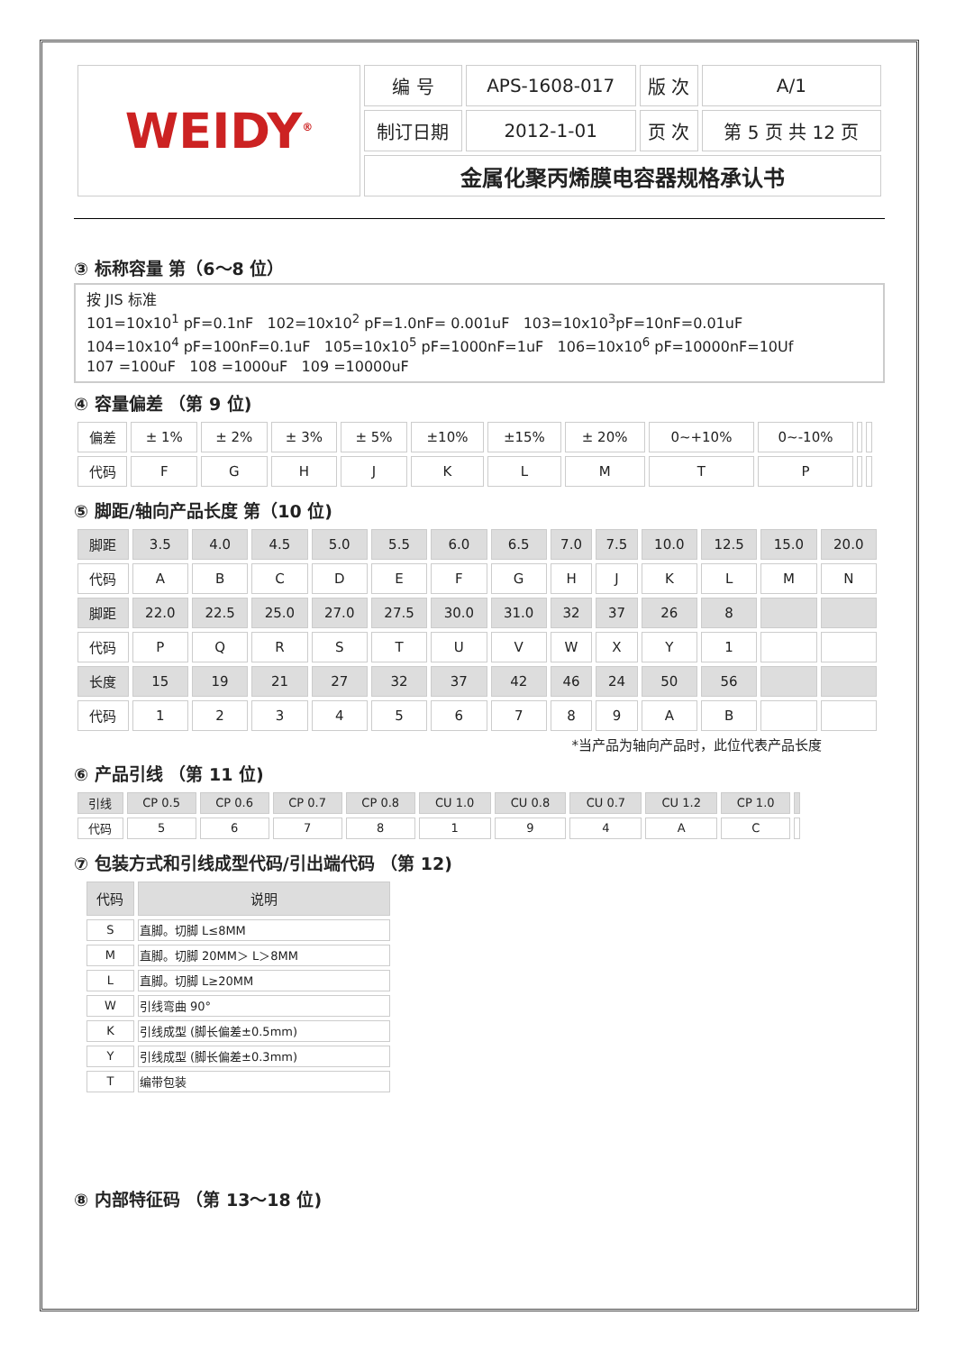| WEIDY<sup>®</sup> | 编 号 | APS-1608-017 | 版 次 | A/1 |
| | 制订日期 | 2012-1-01 | 页 次 | 第 5 页 共 12 页 |
| | 金属化聚丙烯膜电容器规格承认书 | | | |
③ 标称容量 第（6～8 位）
按 JIS 标准
101=10x10<sup>1</sup> pF=0.1nF 102=10x10<sup>2</sup> pF=1.0nF= 0.001uF 103=10x10<sup>3</sup>pF=10nF=0.01uF
104=10x10<sup>4</sup> pF=100nF=0.1uF 105=10x10<sup>5</sup> pF=1000nF=1uF 106=10x10<sup>6</sup> pF=10000nF=10Uf
107 =100uF 108 =1000uF 109 =10000uF
④ 容量偏差 （第 9 位)
| 偏差 | ± 1% | ± 2% | ± 3% | ± 5% | ±10% | ±15% | ± 20% | 0~+10% | 0~-10% | | |
| 代码 | F | G | H | J | K | L | M | T | P | | |
⑤ 脚距/轴向产品长度 第（10 位)
| 脚距 | 3.5 | 4.0 | 4.5 | 5.0 | 5.5 | 6.0 | 6.5 | 7.0 | 7.5 | 10.0 | 12.5 | 15.0 | 20.0 |
| 代码 | A | B | C | D | E | F | G | H | J | K | L | M | N |
| 脚距 | 22.0 | 22.5 | 25.0 | 27.0 | 27.5 | 30.0 | 31.0 | 32 | 37 | 26 | 8 | | |
| 代码 | P | Q | R | S | T | U | V | W | X | Y | 1 | | |
| 长度 | 15 | 19 | 21 | 27 | 32 | 37 | 42 | 46 | 24 | 50 | 56 | | |
| 代码 | 1 | 2 | 3 | 4 | 5 | 6 | 7 | 8 | 9 | A | B | | |
*当产品为轴向产品时，此位代表产品长度
⑥ 产品引线 （第 11 位)
| 引线 | CP 0.5 | CP 0.6 | CP 0.7 | CP 0.8 | CU 1.0 | CU 0.8 | CU 0.7 | CU 1.2 | CP 1.0 | |
| 代码 | 5 | 6 | 7 | 8 | 1 | 9 | 4 | A | C | |
⑦ 包装方式和引线成型代码/引出端代码 （第 12)
| 代码 | 说明 |
| S | 直脚。切脚 L≤8MM |
| M | 直脚。切脚 20MM＞ L＞8MM |
| L | 直脚。切脚 L≥20MM |
| W | 引线弯曲 90° |
| K | 引线成型 (脚长偏差±0.5mm) |
| Y | 引线成型 (脚长偏差±0.3mm) |
| T | 编带包装 |
⑧ 内部特征码 （第 13～18 位)